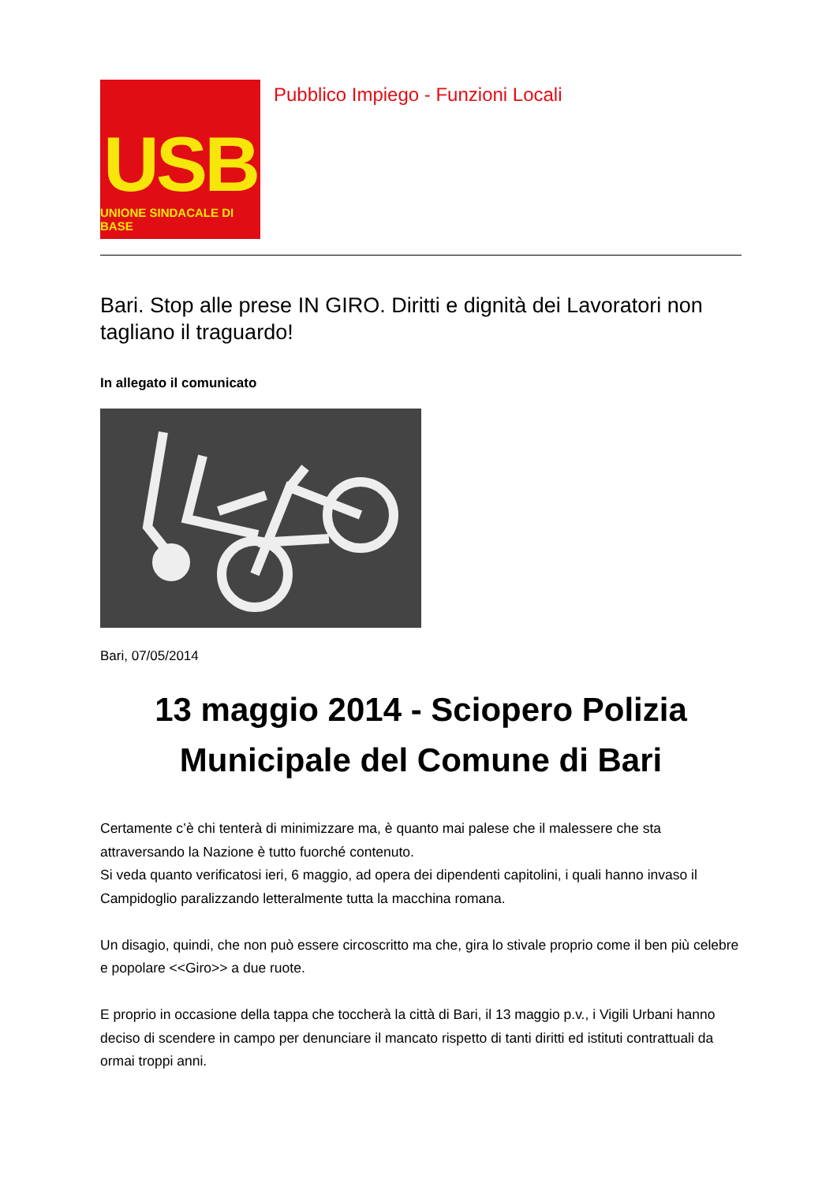USB
UNIONE SINDACALE DI BASE
Pubblico Impiego - Funzioni Locali
Bari. Stop alle prese IN GIRO. Diritti e dignità dei Lavoratori non tagliano il traguardo!
In allegato il comunicato
Bari, 07/05/2014
13 maggio 2014 - Sciopero Polizia Municipale del Comune di Bari
Certamente c’è chi tenterà di minimizzare ma, è quanto mai palese che il malessere che sta attraversando la Nazione è tutto fuorché contenuto.
Si veda quanto verificatosi ieri, 6 maggio, ad opera dei dipendenti capitolini, i quali hanno invaso il Campidoglio paralizzando letteralmente tutta la macchina romana.
Un disagio, quindi, che non può essere circoscritto ma che, gira lo stivale proprio come il ben più celebre e popolare <<Giro>> a due ruote.
E proprio in occasione della tappa che toccherà la città di Bari, il 13 maggio p.v., i Vigili Urbani hanno deciso di scendere in campo per denunciare il mancato rispetto di tanti diritti ed istituti contrattuali da ormai troppi anni.